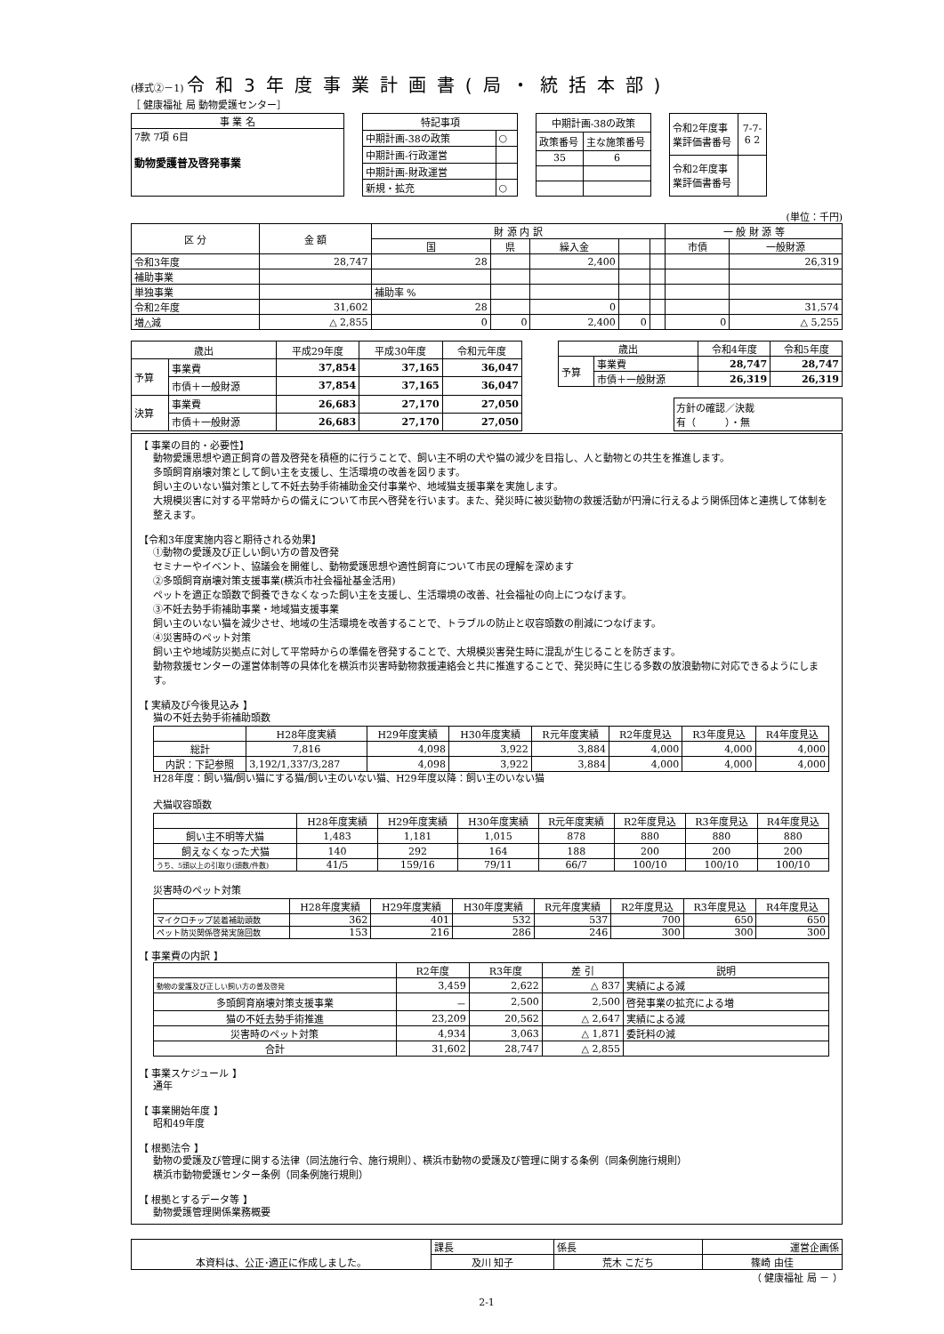(様式②－1) 令和3年度事業計画書(局・統括本部)
［ 健康福祉 局 動物愛護センター］
| 事 業 名 |
| --- |
| 7款 7項 6目 動物愛護普及啓発事業 |
| 特記事項 | |
| --- | --- |
| 中期計画-38の政策 | ○ |
| 中期計画-行政運営 | |
| 中期計画-財政運営 | |
| 新規・拡充 | ○ |
| 中期計画-38の政策 | |
| --- | --- |
| 政策番号 | 主な施策番号 |
| 35 | 6 |
| 令和2年度事業評価書番号 | 7-7-6 2 |
| 令和2年度事業評価書番号 | |
(単位：千円)
| 区 分 | 金 額 | 財 源 内 訳 | | | | | 一 般 財 源 等 | |
| --- | --- | --- | --- | --- | --- | --- | --- | --- |
| | | 国 | 県 | 繰入金 | | | 市債 | 一般財源 |
| 令和3年度 | 28,747 | 28 | | 2,400 | | | | 26,319 |
| 補助事業 | | | | | | | | |
| 単独事業 | | 補助率 % | | | | | | |
| 令和2年度 | 31,602 | 28 | | 0 | | | | 31,574 |
| 増△減 | △ 2,855 | 0 | 0 | 2,400 | 0 | | 0 | △ 5,255 |
| 歳出 | | 平成29年度 | 平成30年度 | 令和元年度 |
| --- | --- | --- | --- | --- |
| 予算 | 事業費 | 37,854 | 37,165 | 36,047 |
| | 市債＋一般財源 | 37,854 | 37,165 | 36,047 |
| 決算 | 事業費 | 26,683 | 27,170 | 27,050 |
| | 市債＋一般財源 | 26,683 | 27,170 | 27,050 |
| 歳出 | | 令和4年度 | 令和5年度 |
| --- | --- | --- | --- |
| 予算 | 事業費 | 28,747 | 28,747 |
| | 市債＋一般財源 | 26,319 | 26,319 |
方針の確認／決裁
有（　　　）・無
【 事業の目的・必要性】
動物愛護思想や適正飼育の普及啓発を積極的に行うことで、飼い主不明の犬や猫の減少を目指し、人と動物との共生を推進します。
多頭飼育崩壊対策として飼い主を支援し、生活環境の改善を図ります。
飼い主のいない猫対策として不妊去勢手術補助金交付事業や、地域猫支援事業を実施します。
大規模災害に対する平常時からの備えについて市民へ啓発を行います。また、発災時に被災動物の救援活動が円滑に行えるよう関係団体と連携して体制を整えます。
【令和3年度実施内容と期待される効果】
①動物の愛護及び正しい飼い方の普及啓発
セミナーやイベント、協議会を開催し、動物愛護思想や適性飼育について市民の理解を深めます
②多頭飼育崩壊対策支援事業(横浜市社会福祉基金活用)
ペットを適正な頭数で飼養できなくなった飼い主を支援し、生活環境の改善、社会福祉の向上につなげます。
③不妊去勢手術補助事業・地域猫支援事業
飼い主のいない猫を減少させ、地域の生活環境を改善することで、トラブルの防止と収容頭数の削減につなげます。
④災害時のペット対策
飼い主や地域防災拠点に対して平常時からの準備を啓発することで、大規模災害発生時に混乱が生じることを防ぎます。
動物救援センターの運営体制等の具体化を横浜市災害時動物救援連絡会と共に推進することで、発災時に生じる多数の放浪動物に対応できるようにします。
【 実績及び今後見込み 】
猫の不妊去勢手術補助頭数
| | H28年度実績 | H29年度実績 | H30年度実績 | R元年度実績 | R2年度見込 | R3年度見込 | R4年度見込 |
| --- | --- | --- | --- | --- | --- | --- | --- |
| 総計 | 7,816 | 4,098 | 3,922 | 3,884 | 4,000 | 4,000 | 4,000 |
| 内訳：下記参照 | 3,192/1,337/3,287 | 4,098 | 3,922 | 3,884 | 4,000 | 4,000 | 4,000 |
H28年度：飼い猫/飼い猫にする猫/飼い主のいない猫、H29年度以降：飼い主のいない猫
犬猫収容頭数
| | H28年度実績 | H29年度実績 | H30年度実績 | R元年度実績 | R2年度見込 | R3年度見込 | R4年度見込 |
| --- | --- | --- | --- | --- | --- | --- | --- |
| 飼い主不明等犬猫 | 1,483 | 1,181 | 1,015 | 878 | 880 | 880 | 880 |
| 飼えなくなった犬猫 | 140 | 292 | 164 | 188 | 200 | 200 | 200 |
| うち、5頭以上の引取り(頭数/件数) | 41/5 | 159/16 | 79/11 | 66/7 | 100/10 | 100/10 | 100/10 |
災害時のペット対策
| | H28年度実績 | H29年度実績 | H30年度実績 | R元年度実績 | R2年度見込 | R3年度見込 | R4年度見込 |
| --- | --- | --- | --- | --- | --- | --- | --- |
| マイクロチップ装着補助頭数 | 362 | 401 | 532 | 537 | 700 | 650 | 650 |
| ペット防災関係啓発実施回数 | 153 | 216 | 286 | 246 | 300 | 300 | 300 |
【 事業費の内訳 】
| | R2年度 | R3年度 | 差 引 | 説明 |
| --- | --- | --- | --- | --- |
| 動物の愛護及び正しい飼い方の普及啓発 | 3,459 | 2,622 | △ 837 | 実績による減 |
| 多頭飼育崩壊対策支援事業 | － | 2,500 | 2,500 | 啓発事業の拡充による増 |
| 猫の不妊去勢手術推進 | 23,209 | 20,562 | △ 2,647 | 実績による減 |
| 災害時のペット対策 | 4,934 | 3,063 | △ 1,871 | 委託料の減 |
| 合計 | 31,602 | 28,747 | △ 2,855 | |
【 事業スケジュール 】
通年
【 事業開始年度 】
昭和49年度
【 根拠法令 】
動物の愛護及び管理に関する法律（同法施行令、施行規則）、横浜市動物の愛護及び管理に関する条例（同条例施行規則）
横浜市動物愛護センター条例（同条例施行規則）
【 根拠とするデータ等 】
動物愛護管理関係業務概要
| 本資料は、公正･適正に作成しました。 | 課長 | 係長 | 運営企画係 |
| | 及川 知子 | 荒木 こだち | 篠崎 由佳 |
（ 健康福祉 局 － ）
2-1